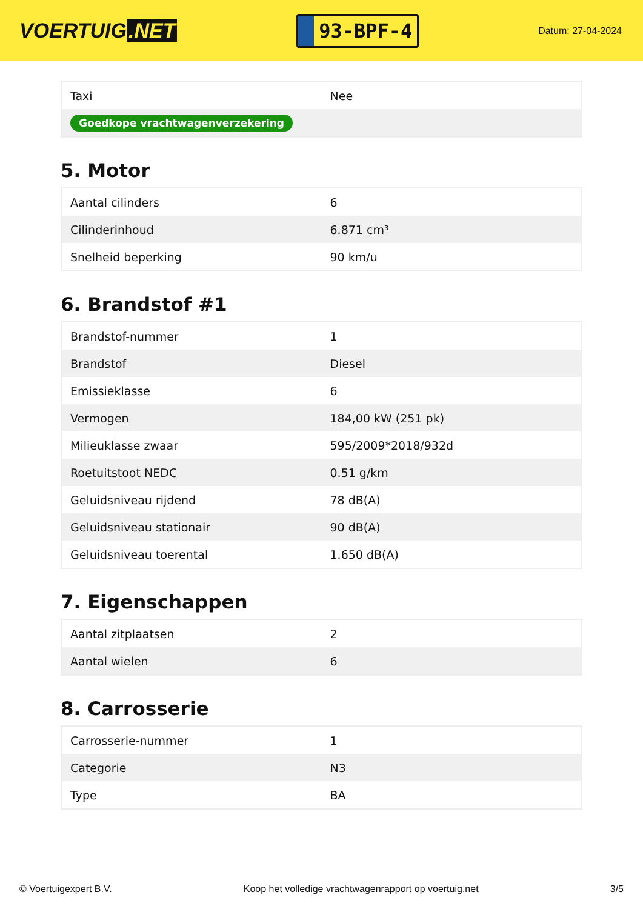VOERTUIG.NET
93-BPF-4
Datum: 27-04-2024
| Taxi | Nee |
| Goedkope vrachtwagenverzekering | |
5. Motor
| Aantal cilinders | 6 |
| Cilinderinhoud | 6.871 cm³ |
| Snelheid beperking | 90 km/u |
6. Brandstof #1
| Brandstof-nummer | 1 |
| Brandstof | Diesel |
| Emissieklasse | 6 |
| Vermogen | 184,00 kW (251 pk) |
| Milieuklasse zwaar | 595/2009*2018/932d |
| Roetuitstoot NEDC | 0.51 g/km |
| Geluidsniveau rijdend | 78 dB(A) |
| Geluidsniveau stationair | 90 dB(A) |
| Geluidsniveau toerental | 1.650 dB(A) |
7. Eigenschappen
| Aantal zitplaatsen | 2 |
| Aantal wielen | 6 |
8. Carrosserie
| Carrosserie-nummer | 1 |
| Categorie | N3 |
| Type | BA |
© Voertuigexpert B.V. Koop het volledige vrachtwagenrapport op voertuig.net 3/5